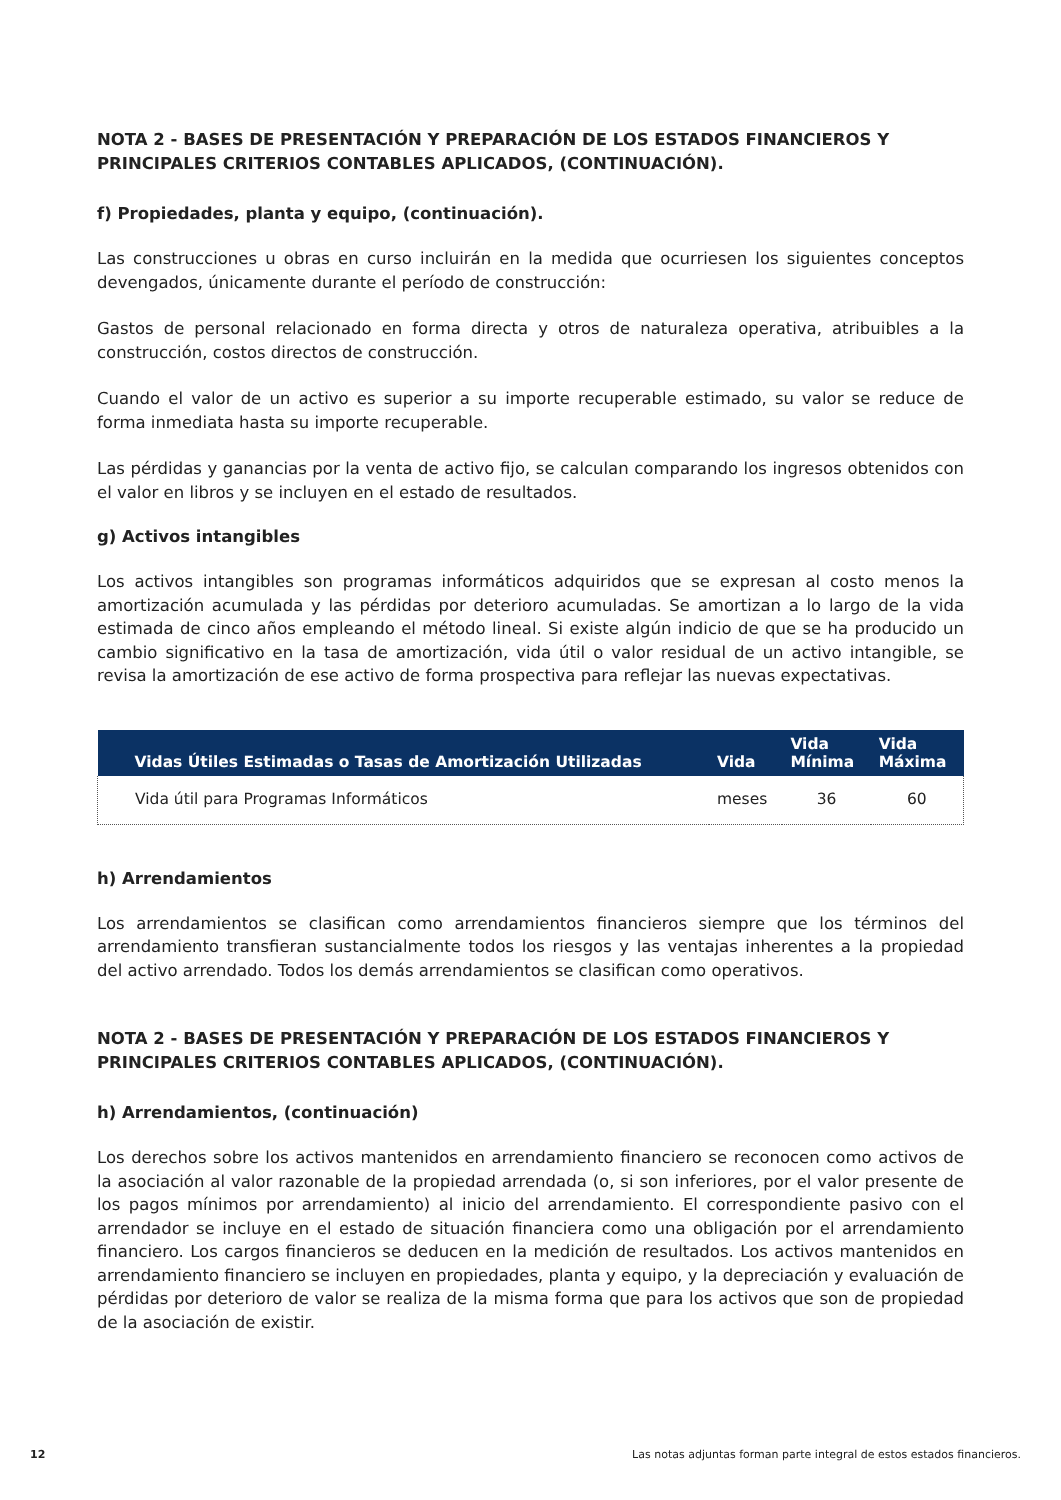NOTA 2 - BASES DE PRESENTACIÓN Y PREPARACIÓN DE LOS ESTADOS FINANCIEROS Y PRINCIPALES CRITERIOS CONTABLES APLICADOS, (CONTINUACIÓN).
f) Propiedades, planta y equipo, (continuación).
Las construcciones u obras en curso incluirán en la medida que ocurriesen los siguientes conceptos devengados, únicamente durante el período de construcción:
Gastos de personal relacionado en forma directa y otros de naturaleza operativa, atribuibles a la construcción, costos directos de construcción.
Cuando el valor de un activo es superior a su importe recuperable estimado, su valor se reduce de forma inmediata hasta su importe recuperable.
Las pérdidas y ganancias por la venta de activo fijo, se calculan comparando los ingresos obtenidos con el valor en libros y se incluyen en el estado de resultados.
g) Activos intangibles
Los activos intangibles son programas informáticos adquiridos que se expresan al costo menos la amortización acumulada y las pérdidas por deterioro acumuladas. Se amortizan a lo largo de la vida estimada de cinco años empleando el método lineal. Si existe algún indicio de que se ha producido un cambio significativo en la tasa de amortización, vida útil o valor residual de un activo intangible, se revisa la amortización de ese activo de forma prospectiva para reflejar las nuevas expectativas.
| Vidas Útiles Estimadas o Tasas de Amortización Utilizadas | Vida | Vida Mínima | Vida Máxima |
| --- | --- | --- | --- |
| Vida útil para Programas Informáticos | meses | 36 | 60 |
h) Arrendamientos
Los arrendamientos se clasifican como arrendamientos financieros siempre que los términos del arrendamiento transfieran sustancialmente todos los riesgos y las ventajas inherentes a la propiedad del activo arrendado. Todos los demás arrendamientos se clasifican como operativos.
NOTA 2 - BASES DE PRESENTACIÓN Y PREPARACIÓN DE LOS ESTADOS FINANCIEROS Y PRINCIPALES CRITERIOS CONTABLES APLICADOS, (CONTINUACIÓN).
h) Arrendamientos, (continuación)
Los derechos sobre los activos mantenidos en arrendamiento financiero se reconocen como activos de la asociación al valor razonable de la propiedad arrendada (o, si son inferiores, por el valor presente de los pagos mínimos por arrendamiento) al inicio del arrendamiento. El correspondiente pasivo con el arrendador se incluye en el estado de situación financiera como una obligación por el arrendamiento financiero. Los cargos financieros se deducen en la medición de resultados. Los activos mantenidos en arrendamiento financiero se incluyen en propiedades, planta y equipo, y la depreciación y evaluación de pérdidas por deterioro de valor se realiza de la misma forma que para los activos que son de propiedad de la asociación de existir.
12 Las notas adjuntas forman parte integral de estos estados financieros.